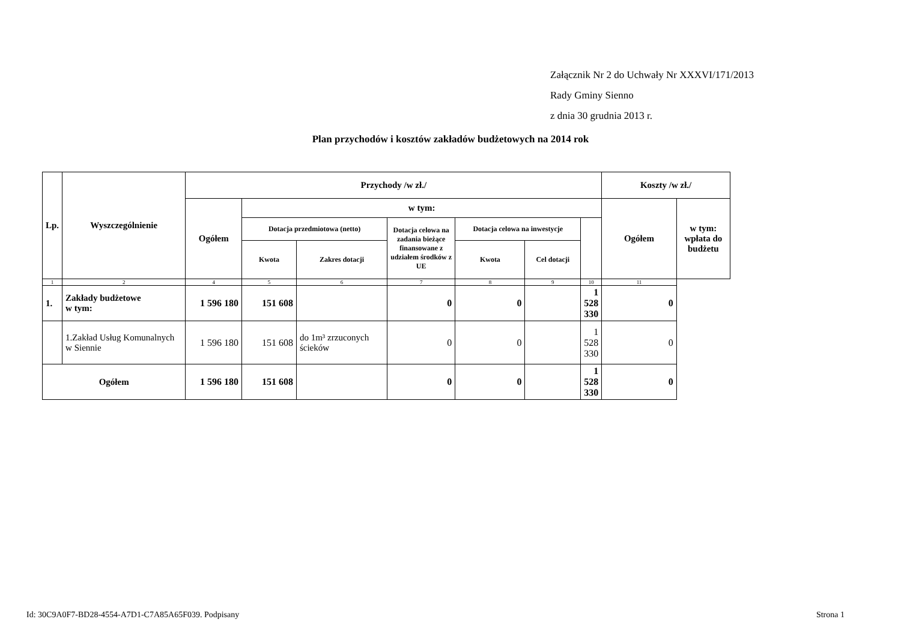Załącznik Nr 2 do Uchwały Nr XXXVI/171/2013
Rady Gminy Sienno
z dnia 30 grudnia 2013 r.
Plan przychodów i kosztów zakładów budżetowych na 2014 rok
| Lp. | Wyszczególnienie | Przychody /w zł./ | | | | | | | Koszty /w zł./ | |
| --- | --- | --- | --- | --- | --- | --- | --- | --- | --- | --- |
| | | Ogółem | w tym: | | | | | | Ogółem | w tym: wpłata do budżetu |
| | | | Dotacja przedmiotowa (netto) | | Dotacja celowa na zadania bieżące finansowane z udziałem środków z UE | Dotacja celowa na inwestycje | | | | |
| | | | Kwota | Zakres dotacji | | Kwota | Cel dotacji | | | |
| 1 | 2 | 4 | 5 | 6 | 7 | 8 | 9 | 10 | 11 | |
| 1. | Zakłady budżetowe w tym: | 1 596 180 | 151 608 | | 0 | 0 | | 1 528 330 | 0 | |
| | 1.Zakład Usług Komunalnych w Siennie | 1 596 180 | 151 608 | do 1m³ zrzuconych ścieków | 0 | 0 | | 1 528 330 | 0 | |
| Ogółem | | 1 596 180 | 151 608 | | 0 | 0 | | 1 528 330 | 0 | |
Id: 30C9A0F7-BD28-4554-A7D1-C7A85A65F039. Podpisany Strona 1